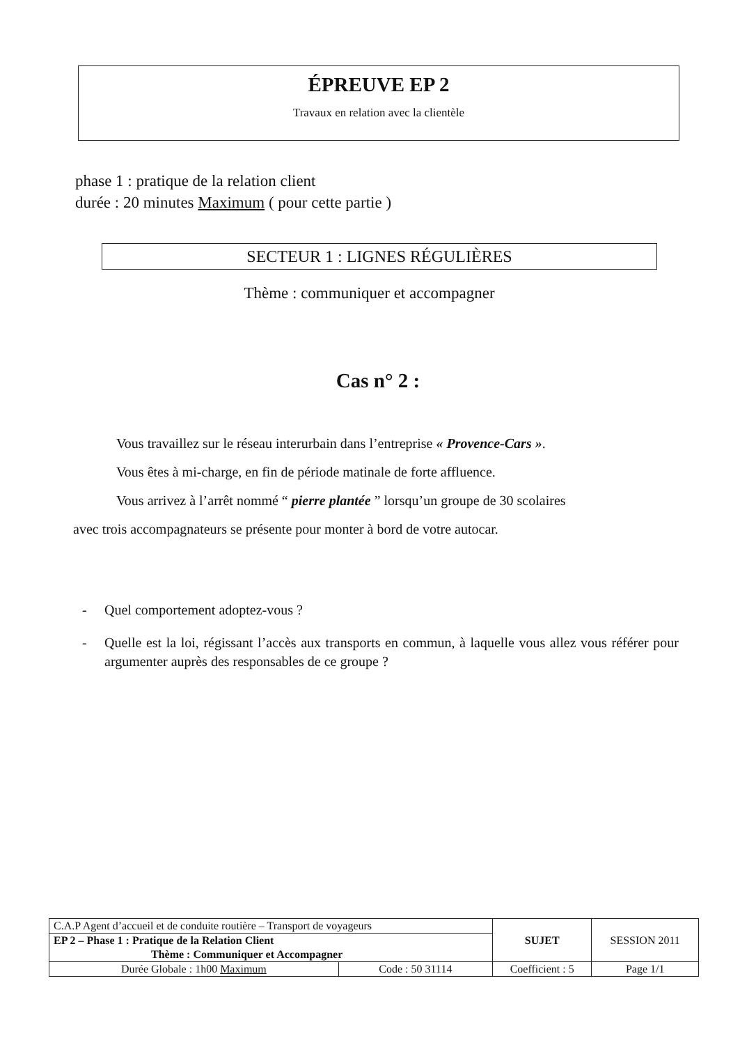ÉPREUVE EP 2
Travaux en relation avec la clientèle
phase 1 : pratique de la relation client
durée : 20 minutes Maximum ( pour cette partie )
SECTEUR 1 : LIGNES RÉGULIÈRES
Thème : communiquer et accompagner
Cas n° 2 :
Vous travaillez sur le réseau interurbain dans l’entreprise « Provence-Cars ».
Vous êtes à mi-charge, en fin de période matinale de forte affluence.
Vous arrivez à l’arrêt nommé “ pierre plantée ” lorsqu’un groupe de 30 scolaires
avec trois accompagnateurs se présente pour monter à bord de votre autocar.
- Quel comportement adoptez-vous ?
- Quelle est la loi, régissant l’accès aux transports en commun, à laquelle vous allez vous référer pour argumenter auprès des responsables de ce groupe ?
| C.A.P Agent d’accueil et de conduite routière – Transport de voyageurs | | SUJET | SESSION 2011 |
| EP 2 – Phase 1 : Pratique de la Relation Client Thème : Communiquer et Accompagner | | | |
| Durée Globale : 1h00 Maximum | Code : 50 31114 | Coefficient : 5 | Page 1/1 |